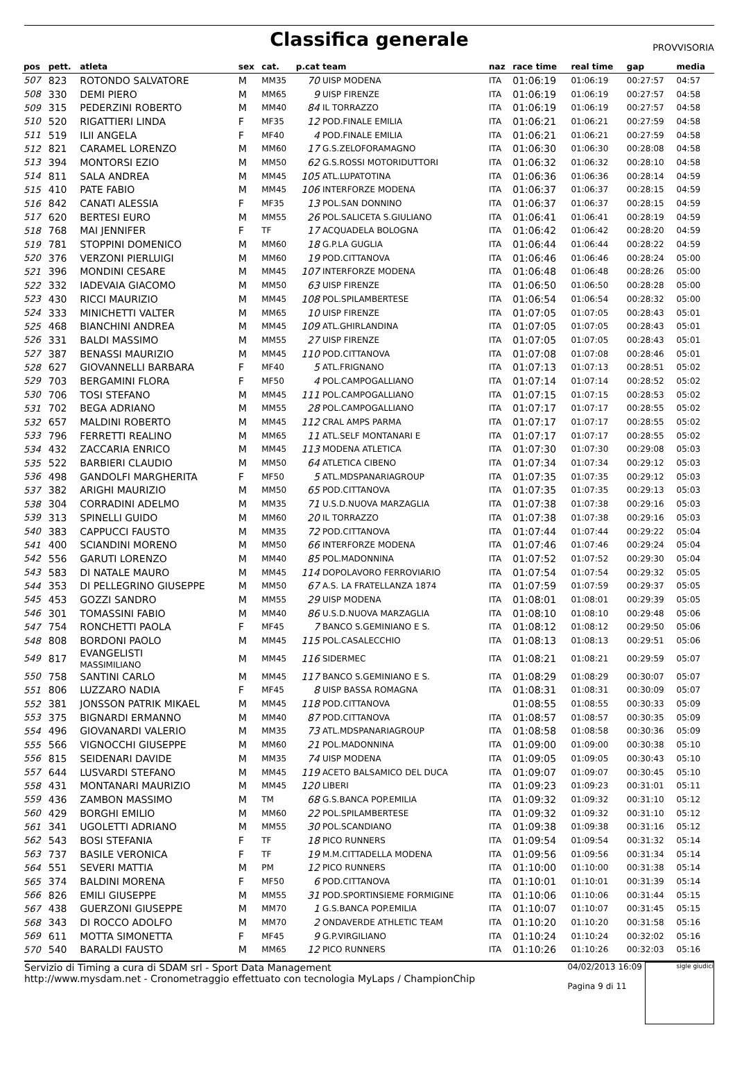Classifica generale
PROVVISORIA
| pos | pett. | atleta | sex | cat. | p.cat team | | naz | race time | real time | gap | media |
| --- | --- | --- | --- | --- | --- | --- | --- | --- | --- | --- | --- |
| 507 | 823 | ROTONDO SALVATORE | M | MM35 | 70 | UISP MODENA | ITA | 01:06:19 | 01:06:19 | 00:27:57 | 04:57 |
| 508 | 330 | DEMI PIERO | M | MM65 | 9 | UISP FIRENZE | ITA | 01:06:19 | 01:06:19 | 00:27:57 | 04:58 |
| 509 | 315 | PEDERZINI ROBERTO | M | MM40 | 84 | IL TORRAZZO | ITA | 01:06:19 | 01:06:19 | 00:27:57 | 04:58 |
| 510 | 520 | RIGATTIERI LINDA | F | MF35 | 12 | POD.FINALE EMILIA | ITA | 01:06:21 | 01:06:21 | 00:27:59 | 04:58 |
| 511 | 519 | ILII ANGELA | F | MF40 | 4 | POD.FINALE EMILIA | ITA | 01:06:21 | 01:06:21 | 00:27:59 | 04:58 |
| 512 | 821 | CARAMEL LORENZO | M | MM60 | 17 | G.S.ZELOFORAMAGNO | ITA | 01:06:30 | 01:06:30 | 00:28:08 | 04:58 |
| 513 | 394 | MONTORSI EZIO | M | MM50 | 62 | G.S.ROSSI MOTORIDUTTORI | ITA | 01:06:32 | 01:06:32 | 00:28:10 | 04:58 |
| 514 | 811 | SALA ANDREA | M | MM45 | 105 | ATL.LUPATOTINA | ITA | 01:06:36 | 01:06:36 | 00:28:14 | 04:59 |
| 515 | 410 | PATE FABIO | M | MM45 | 106 | INTERFORZE MODENA | ITA | 01:06:37 | 01:06:37 | 00:28:15 | 04:59 |
| 516 | 842 | CANATI ALESSIA | F | MF35 | 13 | POL.SAN DONNINO | ITA | 01:06:37 | 01:06:37 | 00:28:15 | 04:59 |
| 517 | 620 | BERTESI EURO | M | MM55 | 26 | POL.SALICETA S.GIULIANO | ITA | 01:06:41 | 01:06:41 | 00:28:19 | 04:59 |
| 518 | 768 | MAI JENNIFER | F | TF | 17 | ACQUADELA BOLOGNA | ITA | 01:06:42 | 01:06:42 | 00:28:20 | 04:59 |
| 519 | 781 | STOPPINI DOMENICO | M | MM60 | 18 | G.P.LA GUGLIA | ITA | 01:06:44 | 01:06:44 | 00:28:22 | 04:59 |
| 520 | 376 | VERZONI PIERLUIGI | M | MM60 | 19 | POD.CITTANOVA | ITA | 01:06:46 | 01:06:46 | 00:28:24 | 05:00 |
| 521 | 396 | MONDINI CESARE | M | MM45 | 107 | INTERFORZE MODENA | ITA | 01:06:48 | 01:06:48 | 00:28:26 | 05:00 |
| 522 | 332 | IADEVAIA GIACOMO | M | MM50 | 63 | UISP FIRENZE | ITA | 01:06:50 | 01:06:50 | 00:28:28 | 05:00 |
| 523 | 430 | RICCI MAURIZIO | M | MM45 | 108 | POL.SPILAMBERTESE | ITA | 01:06:54 | 01:06:54 | 00:28:32 | 05:00 |
| 524 | 333 | MINICHETTI VALTER | M | MM65 | 10 | UISP FIRENZE | ITA | 01:07:05 | 01:07:05 | 00:28:43 | 05:01 |
| 525 | 468 | BIANCHINI ANDREA | M | MM45 | 109 | ATL.GHIRLANDINA | ITA | 01:07:05 | 01:07:05 | 00:28:43 | 05:01 |
| 526 | 331 | BALDI MASSIMO | M | MM55 | 27 | UISP FIRENZE | ITA | 01:07:05 | 01:07:05 | 00:28:43 | 05:01 |
| 527 | 387 | BENASSI MAURIZIO | M | MM45 | 110 | POD.CITTANOVA | ITA | 01:07:08 | 01:07:08 | 00:28:46 | 05:01 |
| 528 | 627 | GIOVANNELLI BARBARA | F | MF40 | 5 | ATL.FRIGNANO | ITA | 01:07:13 | 01:07:13 | 00:28:51 | 05:02 |
| 529 | 703 | BERGAMINI FLORA | F | MF50 | 4 | POL.CAMPOGALLIANO | ITA | 01:07:14 | 01:07:14 | 00:28:52 | 05:02 |
| 530 | 706 | TOSI STEFANO | M | MM45 | 111 | POL.CAMPOGALLIANO | ITA | 01:07:15 | 01:07:15 | 00:28:53 | 05:02 |
| 531 | 702 | BEGA ADRIANO | M | MM55 | 28 | POL.CAMPOGALLIANO | ITA | 01:07:17 | 01:07:17 | 00:28:55 | 05:02 |
| 532 | 657 | MALDINI ROBERTO | M | MM45 | 112 | CRAL AMPS PARMA | ITA | 01:07:17 | 01:07:17 | 00:28:55 | 05:02 |
| 533 | 796 | FERRETTI REALINO | M | MM65 | 11 | ATL.SELF MONTANARI E | ITA | 01:07:17 | 01:07:17 | 00:28:55 | 05:02 |
| 534 | 432 | ZACCARIA ENRICO | M | MM45 | 113 | MODENA ATLETICA | ITA | 01:07:30 | 01:07:30 | 00:29:08 | 05:03 |
| 535 | 522 | BARBIERI CLAUDIO | M | MM50 | 64 | ATLETICA CIBENO | ITA | 01:07:34 | 01:07:34 | 00:29:12 | 05:03 |
| 536 | 498 | GANDOLFI MARGHERITA | F | MF50 | 5 | ATL.MDSPANARIAGROUP | ITA | 01:07:35 | 01:07:35 | 00:29:12 | 05:03 |
| 537 | 382 | ARIGHI MAURIZIO | M | MM50 | 65 | POD.CITTANOVA | ITA | 01:07:35 | 01:07:35 | 00:29:13 | 05:03 |
| 538 | 304 | CORRADINI ADELMO | M | MM35 | 71 | U.S.D.NUOVA MARZAGLIA | ITA | 01:07:38 | 01:07:38 | 00:29:16 | 05:03 |
| 539 | 313 | SPINELLI GUIDO | M | MM60 | 20 | IL TORRAZZO | ITA | 01:07:38 | 01:07:38 | 00:29:16 | 05:03 |
| 540 | 383 | CAPPUCCI FAUSTO | M | MM35 | 72 | POD.CITTANOVA | ITA | 01:07:44 | 01:07:44 | 00:29:22 | 05:04 |
| 541 | 400 | SCIANDINI MORENO | M | MM50 | 66 | INTERFORZE MODENA | ITA | 01:07:46 | 01:07:46 | 00:29:24 | 05:04 |
| 542 | 556 | GARUTI LORENZO | M | MM40 | 85 | POL.MADONNINA | ITA | 01:07:52 | 01:07:52 | 00:29:30 | 05:04 |
| 543 | 583 | DI NATALE MAURO | M | MM45 | 114 | DOPOLAVORO FERROVIARIO | ITA | 01:07:54 | 01:07:54 | 00:29:32 | 05:05 |
| 544 | 353 | DI PELLEGRINO GIUSEPPE | M | MM50 | 67 | A.S. LA FRATELLANZA 1874 | ITA | 01:07:59 | 01:07:59 | 00:29:37 | 05:05 |
| 545 | 453 | GOZZI SANDRO | M | MM55 | 29 | UISP MODENA | ITA | 01:08:01 | 01:08:01 | 00:29:39 | 05:05 |
| 546 | 301 | TOMASSINI FABIO | M | MM40 | 86 | U.S.D.NUOVA MARZAGLIA | ITA | 01:08:10 | 01:08:10 | 00:29:48 | 05:06 |
| 547 | 754 | RONCHETTI PAOLA | F | MF45 | 7 | BANCO S.GEMINIANO E S. | ITA | 01:08:12 | 01:08:12 | 00:29:50 | 05:06 |
| 548 | 808 | BORDONI PAOLO | M | MM45 | 115 | POL.CASALECCHIO | ITA | 01:08:13 | 01:08:13 | 00:29:51 | 05:06 |
| 549 | 817 | EVANGELISTI MASSIMILIANO | M | MM45 | 116 | SIDERMEC | ITA | 01:08:21 | 01:08:21 | 00:29:59 | 05:07 |
| 550 | 758 | SANTINI CARLO | M | MM45 | 117 | BANCO S.GEMINIANO E S. | ITA | 01:08:29 | 01:08:29 | 00:30:07 | 05:07 |
| 551 | 806 | LUZZARO NADIA | F | MF45 | 8 | UISP BASSA ROMAGNA | ITA | 01:08:31 | 01:08:31 | 00:30:09 | 05:07 |
| 552 | 381 | JONSSON PATRIK MIKAEL | M | MM45 | 118 | POD.CITTANOVA | | 01:08:55 | 01:08:55 | 00:30:33 | 05:09 |
| 553 | 375 | BIGNARDI ERMANNO | M | MM40 | 87 | POD.CITTANOVA | ITA | 01:08:57 | 01:08:57 | 00:30:35 | 05:09 |
| 554 | 496 | GIOVANARDI VALERIO | M | MM35 | 73 | ATL.MDSPANARIAGROUP | ITA | 01:08:58 | 01:08:58 | 00:30:36 | 05:09 |
| 555 | 566 | VIGNOCCHI GIUSEPPE | M | MM60 | 21 | POL.MADONNINA | ITA | 01:09:00 | 01:09:00 | 00:30:38 | 05:10 |
| 556 | 815 | SEIDENARI DAVIDE | M | MM35 | 74 | UISP MODENA | ITA | 01:09:05 | 01:09:05 | 00:30:43 | 05:10 |
| 557 | 644 | LUSVARDI STEFANO | M | MM45 | 119 | ACETO BALSAMICO DEL DUCA | ITA | 01:09:07 | 01:09:07 | 00:30:45 | 05:10 |
| 558 | 431 | MONTANARI MAURIZIO | M | MM45 | 120 | LIBERI | ITA | 01:09:23 | 01:09:23 | 00:31:01 | 05:11 |
| 559 | 436 | ZAMBON MASSIMO | M | TM | 68 | G.S.BANCA POP.EMILIA | ITA | 01:09:32 | 01:09:32 | 00:31:10 | 05:12 |
| 560 | 429 | BORGHI EMILIO | M | MM60 | 22 | POL.SPILAMBERTESE | ITA | 01:09:32 | 01:09:32 | 00:31:10 | 05:12 |
| 561 | 341 | UGOLETTI ADRIANO | M | MM55 | 30 | POL.SCANDIANO | ITA | 01:09:38 | 01:09:38 | 00:31:16 | 05:12 |
| 562 | 543 | BOSI STEFANIA | F | TF | 18 | PICO RUNNERS | ITA | 01:09:54 | 01:09:54 | 00:31:32 | 05:14 |
| 563 | 737 | BASILE VERONICA | F | TF | 19 | M.M.CITTADELLA MODENA | ITA | 01:09:56 | 01:09:56 | 00:31:34 | 05:14 |
| 564 | 551 | SEVERI MATTIA | M | PM | 12 | PICO RUNNERS | ITA | 01:10:00 | 01:10:00 | 00:31:38 | 05:14 |
| 565 | 374 | BALDINI MORENA | F | MF50 | 6 | POD.CITTANOVA | ITA | 01:10:01 | 01:10:01 | 00:31:39 | 05:14 |
| 566 | 826 | EMILI GIUSEPPE | M | MM55 | 31 | POD.SPORTINSIEME FORMIGINE | ITA | 01:10:06 | 01:10:06 | 00:31:44 | 05:15 |
| 567 | 438 | GUERZONI GIUSEPPE | M | MM70 | 1 | G.S.BANCA POP.EMILIA | ITA | 01:10:07 | 01:10:07 | 00:31:45 | 05:15 |
| 568 | 343 | DI ROCCO ADOLFO | M | MM70 | 2 | ONDAVERDE ATHLETIC TEAM | ITA | 01:10:20 | 01:10:20 | 00:31:58 | 05:16 |
| 569 | 611 | MOTTA SIMONETTA | F | MF45 | 9 | G.P.VIRGILIANO | ITA | 01:10:24 | 01:10:24 | 00:32:02 | 05:16 |
| 570 | 540 | BARALDI FAUSTO | M | MM65 | 12 | PICO RUNNERS | ITA | 01:10:26 | 01:10:26 | 00:32:03 | 05:16 |
Servizio di Timing a cura di SDAM srl - Sport Data Management
http://www.mysdam.net - Cronometraggio effettuato con tecnologia MyLaps / ChampionChip
04/02/2013 16:09
Pagina 9 di 11
sigle giudici